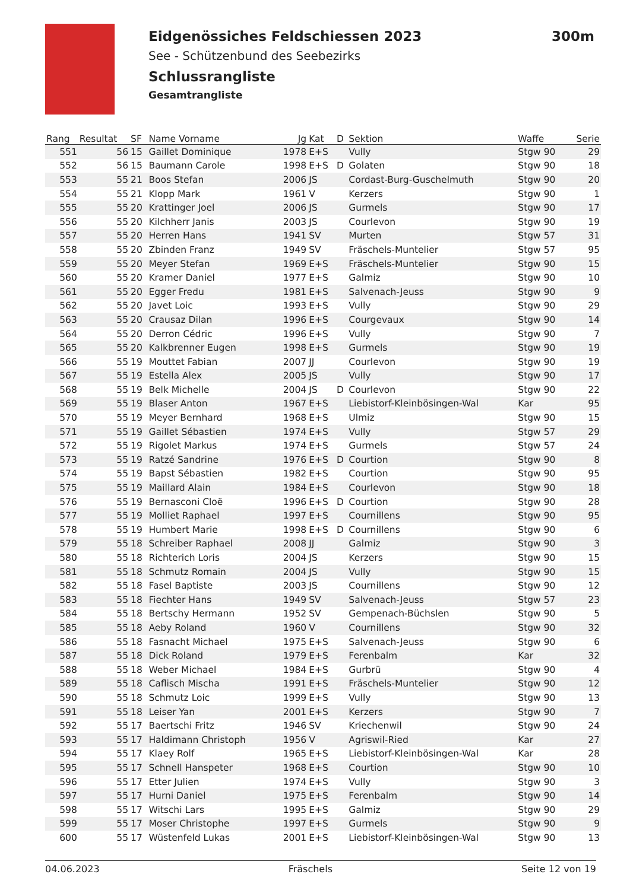Eidgenössiches Feldschiessen 2023
See - Schützenbund des Seebezirks
Schlussrangliste
Gesamtrangliste
300m
| Rang | Resultat | SF | Name Vorname | Jg | Kat | D | Sektion | Waffe | Serie |
| --- | --- | --- | --- | --- | --- | --- | --- | --- | --- |
| 551 | 56 | 15 | Gaillet Dominique | 1978 | E+S | | Vully | Stgw 90 | 29 |
| 552 | 56 | 15 | Baumann Carole | 1998 | E+S | D | Golaten | Stgw 90 | 18 |
| 553 | 55 | 21 | Boos Stefan | 2006 | JS | | Cordast-Burg-Guschelmuth | Stgw 90 | 20 |
| 554 | 55 | 21 | Klopp Mark | 1961 | V | | Kerzers | Stgw 90 | 1 |
| 555 | 55 | 20 | Krattinger Joel | 2006 | JS | | Gurmels | Stgw 90 | 17 |
| 556 | 55 | 20 | Kilchherr Janis | 2003 | JS | | Courlevon | Stgw 90 | 19 |
| 557 | 55 | 20 | Herren Hans | 1941 | SV | | Murten | Stgw 57 | 31 |
| 558 | 55 | 20 | Zbinden Franz | 1949 | SV | | Fräschels-Muntelier | Stgw 57 | 95 |
| 559 | 55 | 20 | Meyer Stefan | 1969 | E+S | | Fräschels-Muntelier | Stgw 90 | 15 |
| 560 | 55 | 20 | Kramer Daniel | 1977 | E+S | | Galmiz | Stgw 90 | 10 |
| 561 | 55 | 20 | Egger Fredu | 1981 | E+S | | Salvenach-Jeuss | Stgw 90 | 9 |
| 562 | 55 | 20 | Javet Loic | 1993 | E+S | | Vully | Stgw 90 | 29 |
| 563 | 55 | 20 | Crausaz Dilan | 1996 | E+S | | Courgevaux | Stgw 90 | 14 |
| 564 | 55 | 20 | Derron Cédric | 1996 | E+S | | Vully | Stgw 90 | 7 |
| 565 | 55 | 20 | Kalkbrenner Eugen | 1998 | E+S | | Gurmels | Stgw 90 | 19 |
| 566 | 55 | 19 | Mouttet Fabian | 2007 | JJ | | Courlevon | Stgw 90 | 19 |
| 567 | 55 | 19 | Estella Alex | 2005 | JS | | Vully | Stgw 90 | 17 |
| 568 | 55 | 19 | Belk Michelle | 2004 | JS | D | Courlevon | Stgw 90 | 22 |
| 569 | 55 | 19 | Blaser Anton | 1967 | E+S | | Liebistorf-Kleinbösingen-Wal | Kar | 95 |
| 570 | 55 | 19 | Meyer Bernhard | 1968 | E+S | | Ulmiz | Stgw 90 | 15 |
| 571 | 55 | 19 | Gaillet Sébastien | 1974 | E+S | | Vully | Stgw 57 | 29 |
| 572 | 55 | 19 | Rigolet Markus | 1974 | E+S | | Gurmels | Stgw 57 | 24 |
| 573 | 55 | 19 | Ratzé Sandrine | 1976 | E+S | D | Courtion | Stgw 90 | 8 |
| 574 | 55 | 19 | Bapst Sébastien | 1982 | E+S | | Courtion | Stgw 90 | 95 |
| 575 | 55 | 19 | Maillard Alain | 1984 | E+S | | Courlevon | Stgw 90 | 18 |
| 576 | 55 | 19 | Bernasconi Cloë | 1996 | E+S | D | Courtion | Stgw 90 | 28 |
| 577 | 55 | 19 | Molliet Raphael | 1997 | E+S | | Cournillens | Stgw 90 | 95 |
| 578 | 55 | 19 | Humbert Marie | 1998 | E+S | D | Cournillens | Stgw 90 | 6 |
| 579 | 55 | 18 | Schreiber Raphael | 2008 | JJ | | Galmiz | Stgw 90 | 3 |
| 580 | 55 | 18 | Richterich Loris | 2004 | JS | | Kerzers | Stgw 90 | 15 |
| 581 | 55 | 18 | Schmutz Romain | 2004 | JS | | Vully | Stgw 90 | 15 |
| 582 | 55 | 18 | Fasel Baptiste | 2003 | JS | | Cournillens | Stgw 90 | 12 |
| 583 | 55 | 18 | Fiechter Hans | 1949 | SV | | Salvenach-Jeuss | Stgw 57 | 23 |
| 584 | 55 | 18 | Bertschy Hermann | 1952 | SV | | Gempenach-Büchslen | Stgw 90 | 5 |
| 585 | 55 | 18 | Aeby Roland | 1960 | V | | Cournillens | Stgw 90 | 32 |
| 586 | 55 | 18 | Fasnacht Michael | 1975 | E+S | | Salvenach-Jeuss | Stgw 90 | 6 |
| 587 | 55 | 18 | Dick Roland | 1979 | E+S | | Ferenbalm | Kar | 32 |
| 588 | 55 | 18 | Weber Michael | 1984 | E+S | | Gurbrü | Stgw 90 | 4 |
| 589 | 55 | 18 | Caflisch Mischa | 1991 | E+S | | Fräschels-Muntelier | Stgw 90 | 12 |
| 590 | 55 | 18 | Schmutz Loic | 1999 | E+S | | Vully | Stgw 90 | 13 |
| 591 | 55 | 18 | Leiser Yan | 2001 | E+S | | Kerzers | Stgw 90 | 7 |
| 592 | 55 | 17 | Baertschi Fritz | 1946 | SV | | Kriechenwil | Stgw 90 | 24 |
| 593 | 55 | 17 | Haldimann Christoph | 1956 | V | | Agriswil-Ried | Kar | 27 |
| 594 | 55 | 17 | Klaey Rolf | 1965 | E+S | | Liebistorf-Kleinbösingen-Wal | Kar | 28 |
| 595 | 55 | 17 | Schnell Hanspeter | 1968 | E+S | | Courtion | Stgw 90 | 10 |
| 596 | 55 | 17 | Etter Julien | 1974 | E+S | | Vully | Stgw 90 | 3 |
| 597 | 55 | 17 | Hurni Daniel | 1975 | E+S | | Ferenbalm | Stgw 90 | 14 |
| 598 | 55 | 17 | Witschi Lars | 1995 | E+S | | Galmiz | Stgw 90 | 29 |
| 599 | 55 | 17 | Moser Christophe | 1997 | E+S | | Gurmels | Stgw 90 | 9 |
| 600 | 55 | 17 | Wüstenfeld Lukas | 2001 | E+S | | Liebistorf-Kleinbösingen-Wal | Stgw 90 | 13 |
04.06.2023 Fräschels Seite 12 von 19